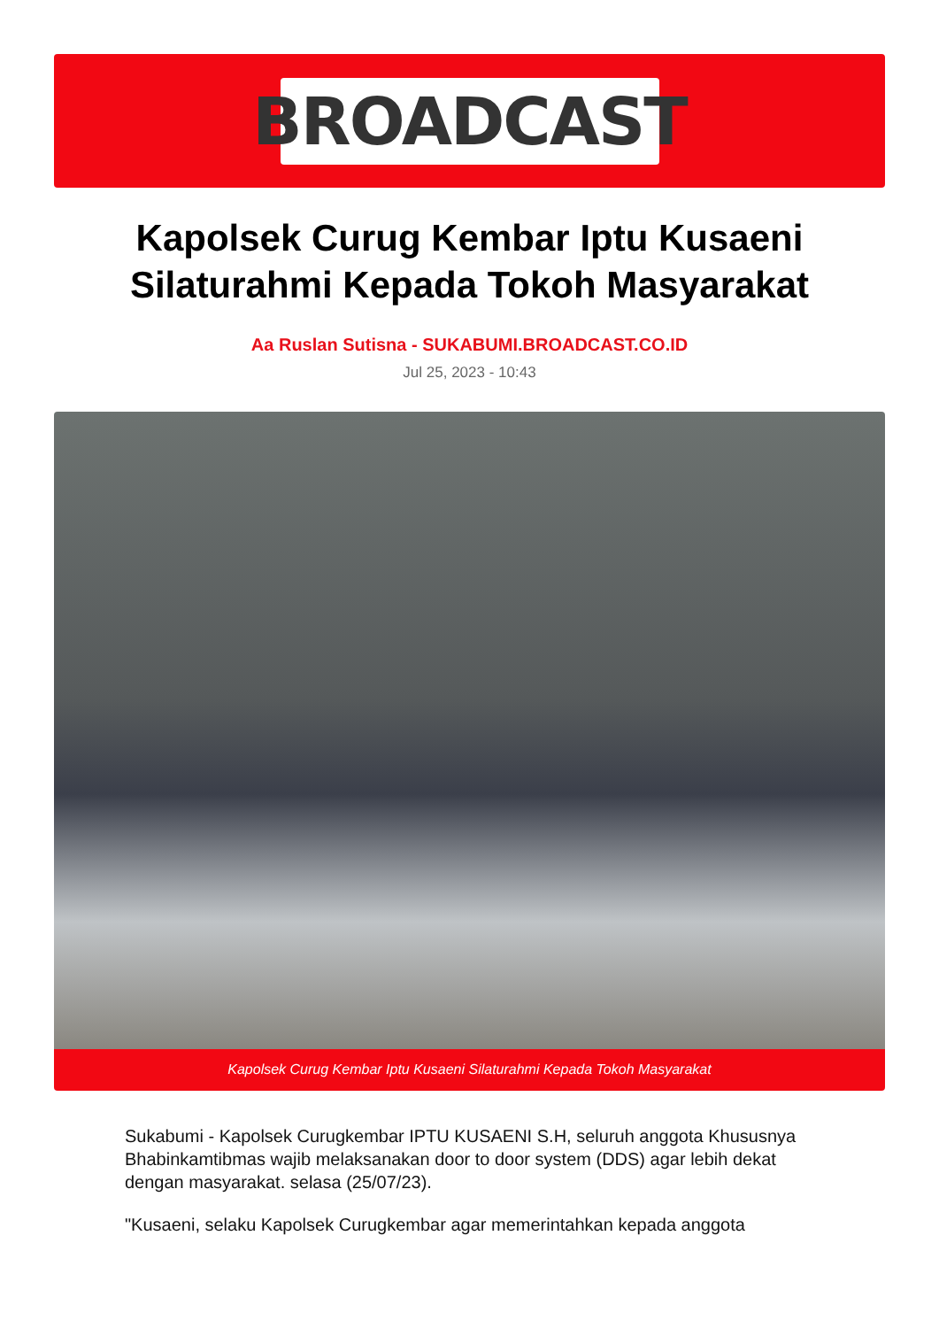BROADCAST
Kapolsek Curug Kembar Iptu Kusaeni Silaturahmi Kepada Tokoh Masyarakat
Aa Ruslan Sutisna - SUKABUMI.BROADCAST.CO.ID
Jul 25, 2023 - 10:43
Kapolsek Curug Kembar Iptu Kusaeni Silaturahmi Kepada Tokoh Masyarakat
Sukabumi - Kapolsek Curugkembar IPTU KUSAENI S.H, seluruh anggota Khususnya Bhabinkamtibmas wajib melaksanakan door to door system (DDS) agar lebih dekat dengan masyarakat. selasa (25/07/23).
"Kusaeni, selaku Kapolsek Curugkembar agar memerintahkan kepada anggota